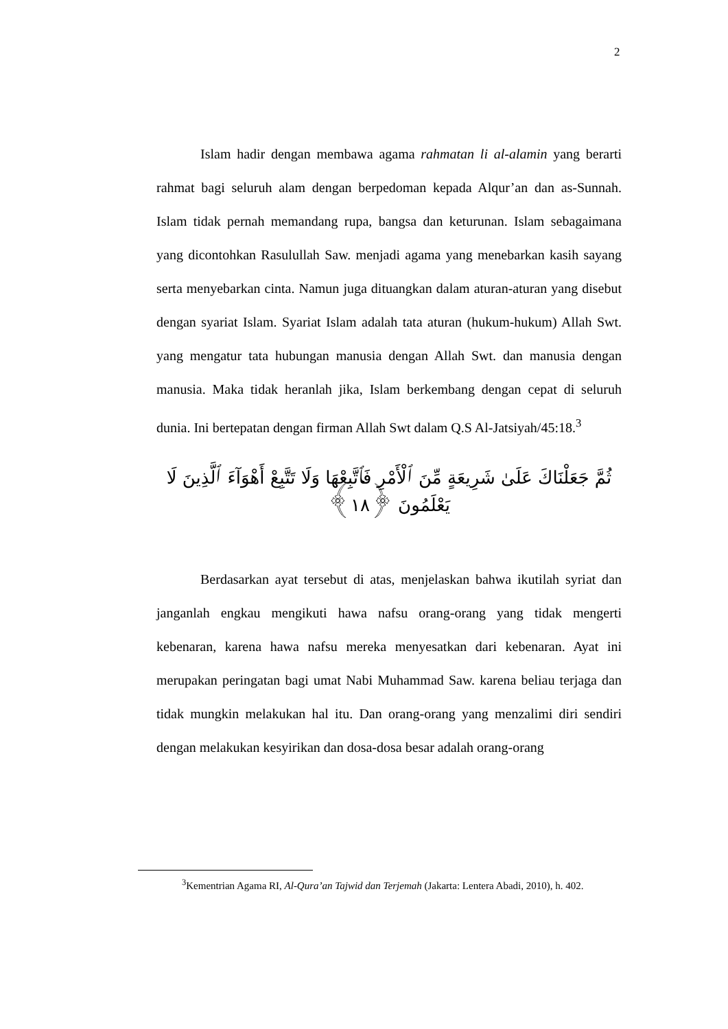2
Islam hadir dengan membawa agama rahmatan li al-alamin yang berarti rahmat bagi seluruh alam dengan berpedoman kepada Alqur’an dan as-Sunnah. Islam tidak pernah memandang rupa, bangsa dan keturunan. Islam sebagaimana yang dicontohkan Rasulullah Saw. menjadi agama yang menebarkan kasih sayang serta menyebarkan cinta. Namun juga dituangkan dalam aturan-aturan yang disebut dengan syariat Islam. Syariat Islam adalah tata aturan (hukum-hukum) Allah Swt. yang mengatur tata hubungan manusia dengan Allah Swt. dan manusia dengan manusia. Maka tidak heranlah jika, Islam berkembang dengan cepat di seluruh dunia. Ini bertepatan dengan firman Allah Swt dalam Q.S Al-Jatsiyah/45:18.<sup>3</sup>
ثُمَّ جَعَلْنَاكَ عَلَىٰ شَرِيعَةٍ مِّنَ ٱلْأَمْرِ فَٱتَّبِعْهَا وَلَا تَتَّبِعْ أَهْوَآءَ ٱلَّذِينَ لَا يَعْلَمُونَ ﴿١٨﴾
Berdasarkan ayat tersebut di atas, menjelaskan bahwa ikutilah syriat dan janganlah engkau mengikuti hawa nafsu orang-orang yang tidak mengerti kebenaran, karena hawa nafsu mereka menyesatkan dari kebenaran. Ayat ini merupakan peringatan bagi umat Nabi Muhammad Saw. karena beliau terjaga dan tidak mungkin melakukan hal itu. Dan orang-orang yang menzalimi diri sendiri dengan melakukan kesyirikan dan dosa-dosa besar adalah orang-orang
<sup>3</sup> Kementrian Agama RI, Al-Qura’an Tajwid dan Terjemah (Jakarta: Lentera Abadi, 2010), h. 402.